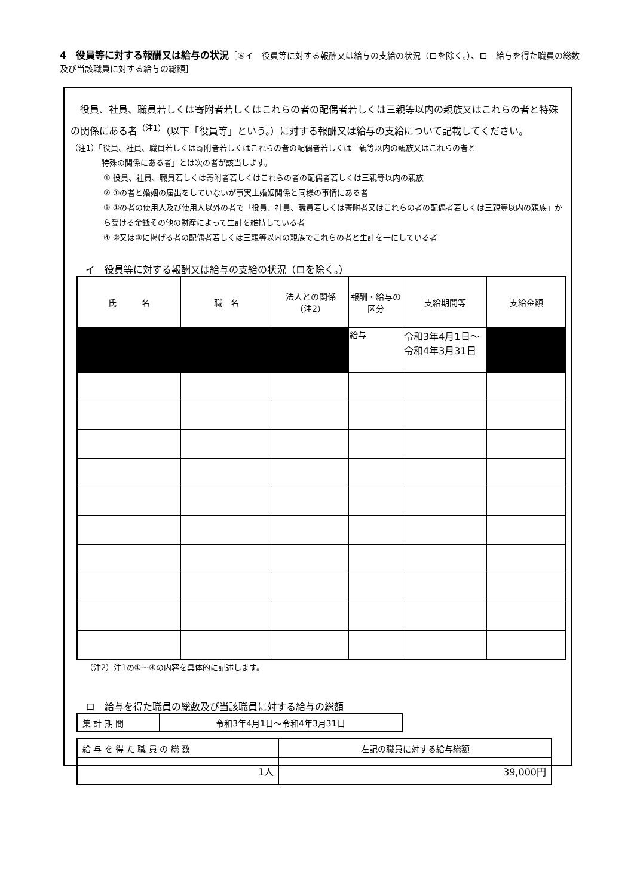4　役員等に対する報酬又は給与の状況［⑥イ　役員等に対する報酬又は給与の支給の状況（ロを除く。）、ロ　給与を得た職員の総数及び当該職員に対する給与の総額］
役員、社員、職員若しくは寄附者若しくはこれらの者の配偶者若しくは三親等以内の親族又はこれらの者と特殊の関係にある者<sup>（注1）</sup>（以下「役員等」という。）に対する報酬又は給与の支給について記載してください。
（注1）「役員、社員、職員若しくは寄附者若しくはこれらの者の配偶者若しくは三親等以内の親族又はこれらの者と
　　　　特殊の関係にある者」とは次の者が該当します。
① 役員、社員、職員若しくは寄附者若しくはこれらの者の配偶者若しくは三親等以内の親族
② ①の者と婚姻の届出をしていないが事実上婚姻関係と同様の事情にある者
③ ①の者の使用人及び使用人以外の者で「役員、社員、職員若しくは寄附者又はこれらの者の配偶者若しくは三親等以内の親族」から受ける金銭その他の財産によって生計を維持している者
④ ②又は③に掲げる者の配偶者若しくは三親等以内の親族でこれらの者と生計を一にしている者
イ　役員等に対する報酬又は給与の支給の状況（ロを除く。）
| 氏 名 | 職 名 | 法人との関係 （注2） | 報酬・給与の 区分 | 支給期間等 | 支給金額 |
| --- | --- | --- | --- | --- | --- |
| | | | 給与 | 令和3年4月1日～令和4年3月31日 | |
（注2）注1の①～④の内容を具体的に記述します。
ロ　給与を得た職員の総数及び当該職員に対する給与の総額
| 集 計 期 間 | 令和3年4月1日～令和4年3月31日 |
| 給 与 を 得 た 職 員 の 総 数 | 左記の職員に対する給与総額 |
| 1人 | 39,000円 |